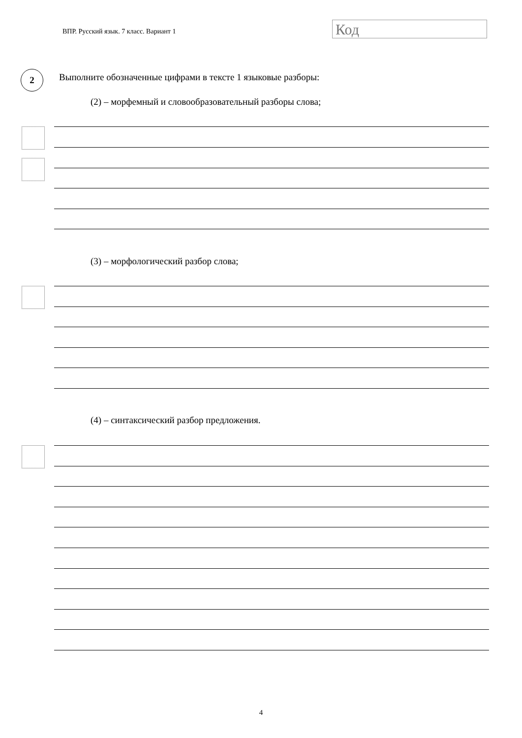ВПР. Русский язык. 7 класс. Вариант 1
Код
2
Выполните обозначенные цифрами в тексте 1 языковые разборы:
(2) – морфемный и словообразовательный разборы слова;
(3) – морфологический разбор слова;
(4) – синтаксический разбор предложения.
4